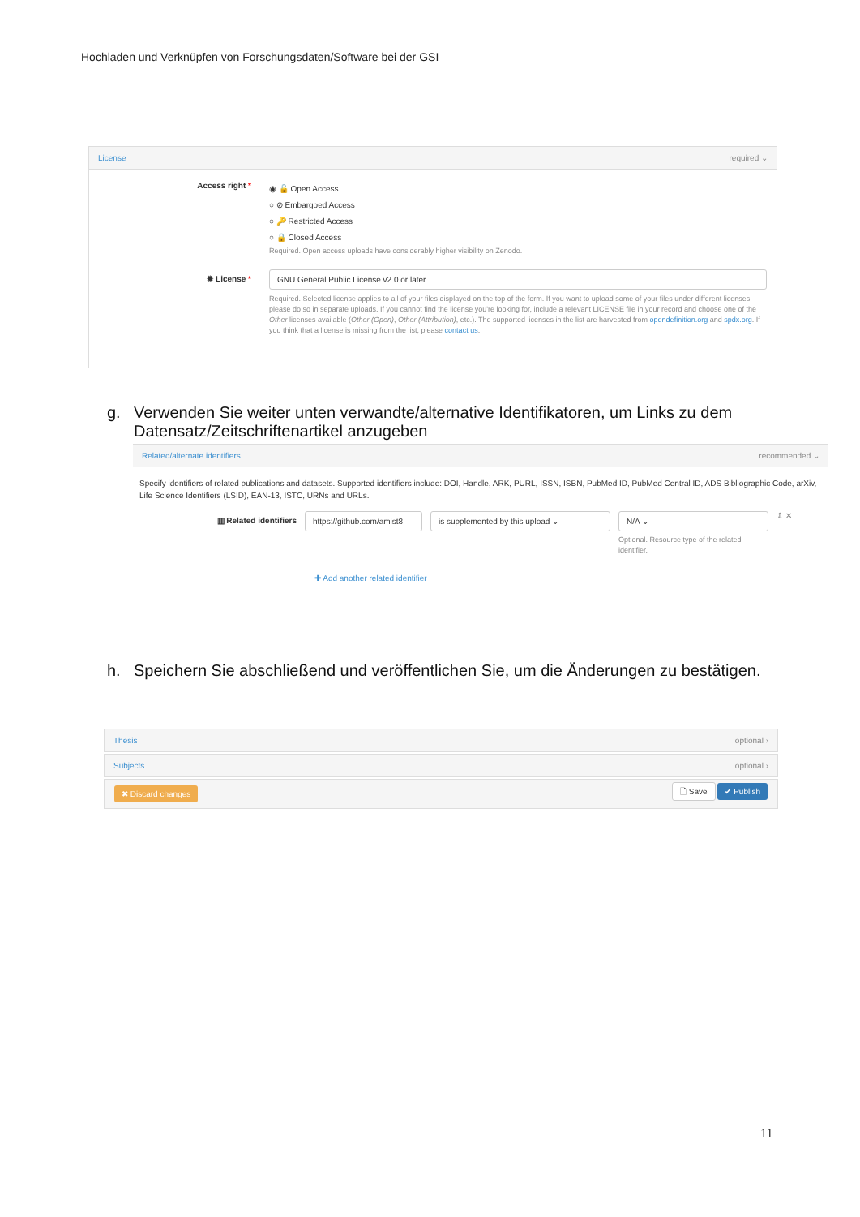Hochladen und Verknüpfen von Forschungsdaten/Software bei der GSI
License required ⌄
Access right *
◉ 🔓 Open Access
○ ⊘ Embargoed Access
○ 🔑 Restricted Access
○ 🔒 Closed Access
Required. Open access uploads have considerably higher visibility on Zenodo.
✹ License * GNU General Public License v2.0 or later
Required. Selected license applies to all of your files displayed on the top of the form. If you want to upload some of your files under different licenses, please do so in separate uploads. If you cannot find the license you're looking for, include a relevant LICENSE file in your record and choose one of the Other licenses available (Other (Open), Other (Attribution), etc.). The supported licenses in the list are harvested from opendefinition.org and spdx.org. If you think that a license is missing from the list, please contact us.
g. Verwenden Sie weiter unten verwandte/alternative Identifikatoren, um Links zu dem Datensatz/Zeitschriftenartikel anzugeben
Related/alternate identifiers recommended ⌄
Specify identifiers of related publications and datasets. Supported identifiers include: DOI, Handle, ARK, PURL, ISSN, ISBN, PubMed ID, PubMed Central ID, ADS Bibliographic Code, arXiv, Life Science Identifiers (LSID), EAN-13, ISTC, URNs and URLs.
▥ Related identifiers https://github.com/amist8
is supplemented by this upload ⌄ N/A ⌄
Optional. Resource type of the related identifier.
⇕ ✕
✚ Add another related identifier
h. Speichern Sie abschließend und veröffentlichen Sie, um die Änderungen zu bestätigen.
Thesis optional ›
Subjects optional ›
✖ Discard changes 🗋 Save ✔ Publish
11